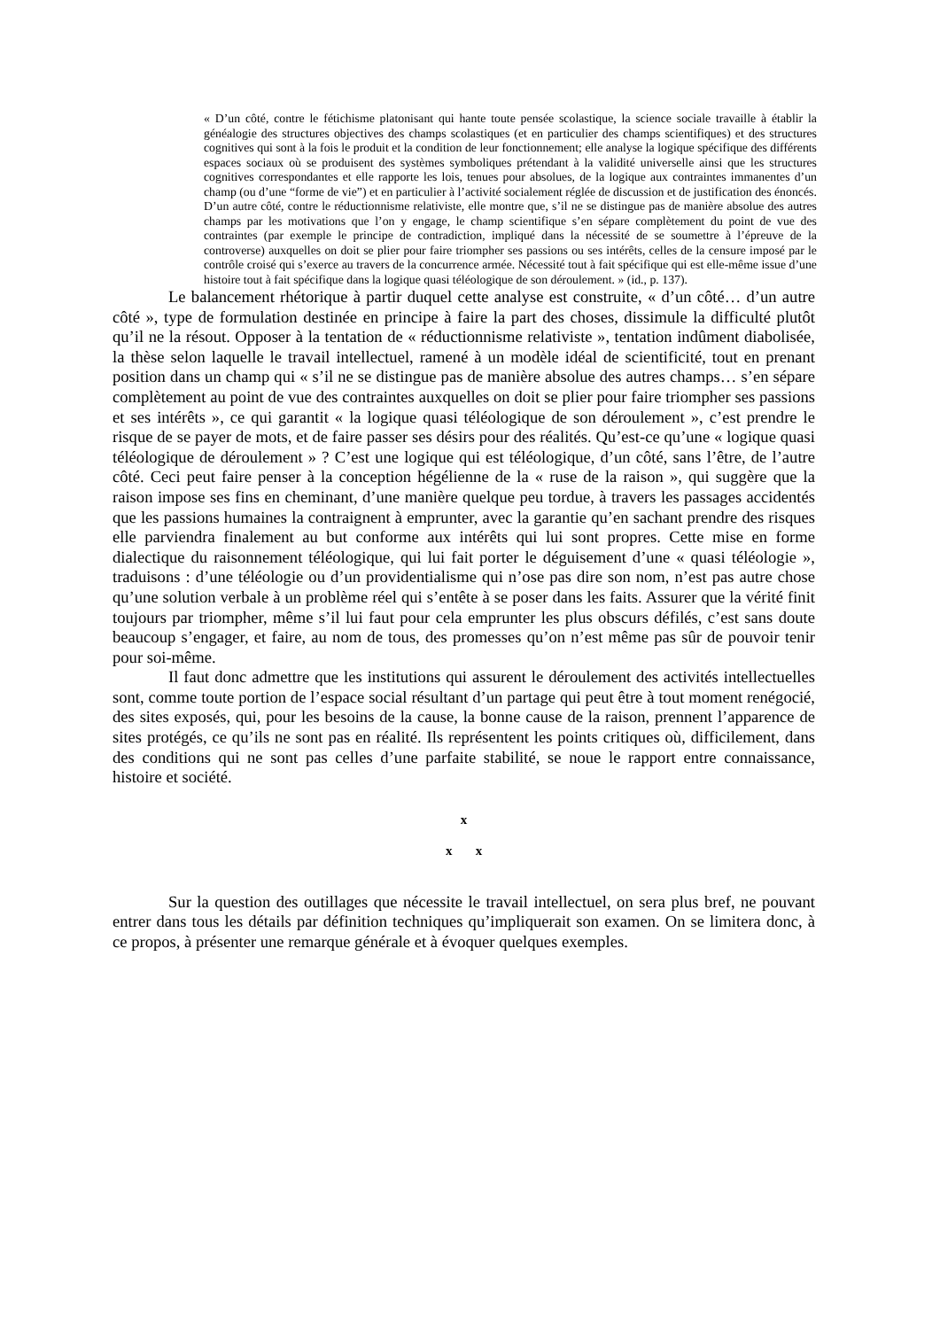« D’un côté, contre le fétichisme platonisant qui hante toute pensée scolastique, la science sociale travaille à établir la généalogie des structures objectives des champs scolastiques (et en particulier des champs scientifiques) et des structures cognitives qui sont à la fois le produit et la condition de leur fonctionnement; elle analyse la logique spécifique des différents espaces sociaux où se produisent des systèmes symboliques prétendant à la validité universelle ainsi que les structures cognitives correspondantes et elle rapporte les lois, tenues pour absolues, de la logique aux contraintes immanentes d’un champ (ou d’une “forme de vie”) et en particulier à l’activité socialement réglée de discussion et de justification des énoncés.
D’un autre côté, contre le réductionnisme relativiste, elle montre que, s’il ne se distingue pas de manière absolue des autres champs par les motivations que l’on y engage, le champ scientifique s’en sépare complètement du point de vue des contraintes (par exemple le principe de contradiction, impliqué dans la nécessité de se soumettre à l’épreuve de la controverse) auxquelles on doit se plier pour faire triompher ses passions ou ses intérêts, celles de la censure imposé par le contrôle croisé qui s’exerce au travers de la concurrence armée. Nécessité tout à fait spécifique qui est elle-même issue d’une histoire tout à fait spécifique dans la logique quasi téléologique de son déroulement. » (id., p. 137).
Le balancement rhétorique à partir duquel cette analyse est construite, « d’un côté… d’un autre côté », type de formulation destinée en principe à faire la part des choses, dissimule la difficulté plutôt qu’il ne la résout. Opposer à la tentation de « réductionnisme relativiste », tentation indûment diabolisée, la thèse selon laquelle le travail intellectuel, ramené à un modèle idéal de scientificité, tout en prenant position dans un champ qui « s’il ne se distingue pas de manière absolue des autres champs… s’en sépare complètement au point de vue des contraintes auxquelles on doit se plier pour faire triompher ses passions et ses intérêts », ce qui garantit « la logique quasi téléologique de son déroulement », c’est prendre le risque de se payer de mots, et de faire passer ses désirs pour des réalités. Qu’est-ce qu’une « logique quasi téléologique de déroulement » ? C’est une logique qui est téléologique, d’un côté, sans l’être, de l’autre côté. Ceci peut faire penser à la conception hégélienne de la « ruse de la raison », qui suggère que la raison impose ses fins en cheminant, d’une manière quelque peu tordue, à travers les passages accidentés que les passions humaines la contraignent à emprunter, avec la garantie qu’en sachant prendre des risques elle parviendra finalement au but conforme aux intérêts qui lui sont propres. Cette mise en forme dialectique du raisonnement téléologique, qui lui fait porter le déguisement d’une « quasi téléologie », traduisons : d’une téléologie ou d’un providentialisme qui n’ose pas dire son nom, n’est pas autre chose qu’une solution verbale à un problème réel qui s’entête à se poser dans les faits. Assurer que la vérité finit toujours par triompher, même s’il lui faut pour cela emprunter les plus obscurs défilés, c’est sans doute beaucoup s’engager, et faire, au nom de tous, des promesses qu’on n’est même pas sûr de pouvoir tenir pour soi-même.
Il faut donc admettre que les institutions qui assurent le déroulement des activités intellectuelles sont, comme toute portion de l’espace social résultant d’un partage qui peut être à tout moment renégocié, des sites exposés, qui, pour les besoins de la cause, la bonne cause de la raison, prennent l’apparence de sites protégés, ce qu’ils ne sont pas en réalité. Ils représentent les points critiques où, difficilement, dans des conditions qui ne sont pas celles d’une parfaite stabilité, se noue le rapport entre connaissance, histoire et société.
x
x x
Sur la question des outillages que nécessite le travail intellectuel, on sera plus bref, ne pouvant entrer dans tous les détails par définition techniques qu’impliquerait son examen. On se limitera donc, à ce propos, à présenter une remarque générale et à évoquer quelques exemples.